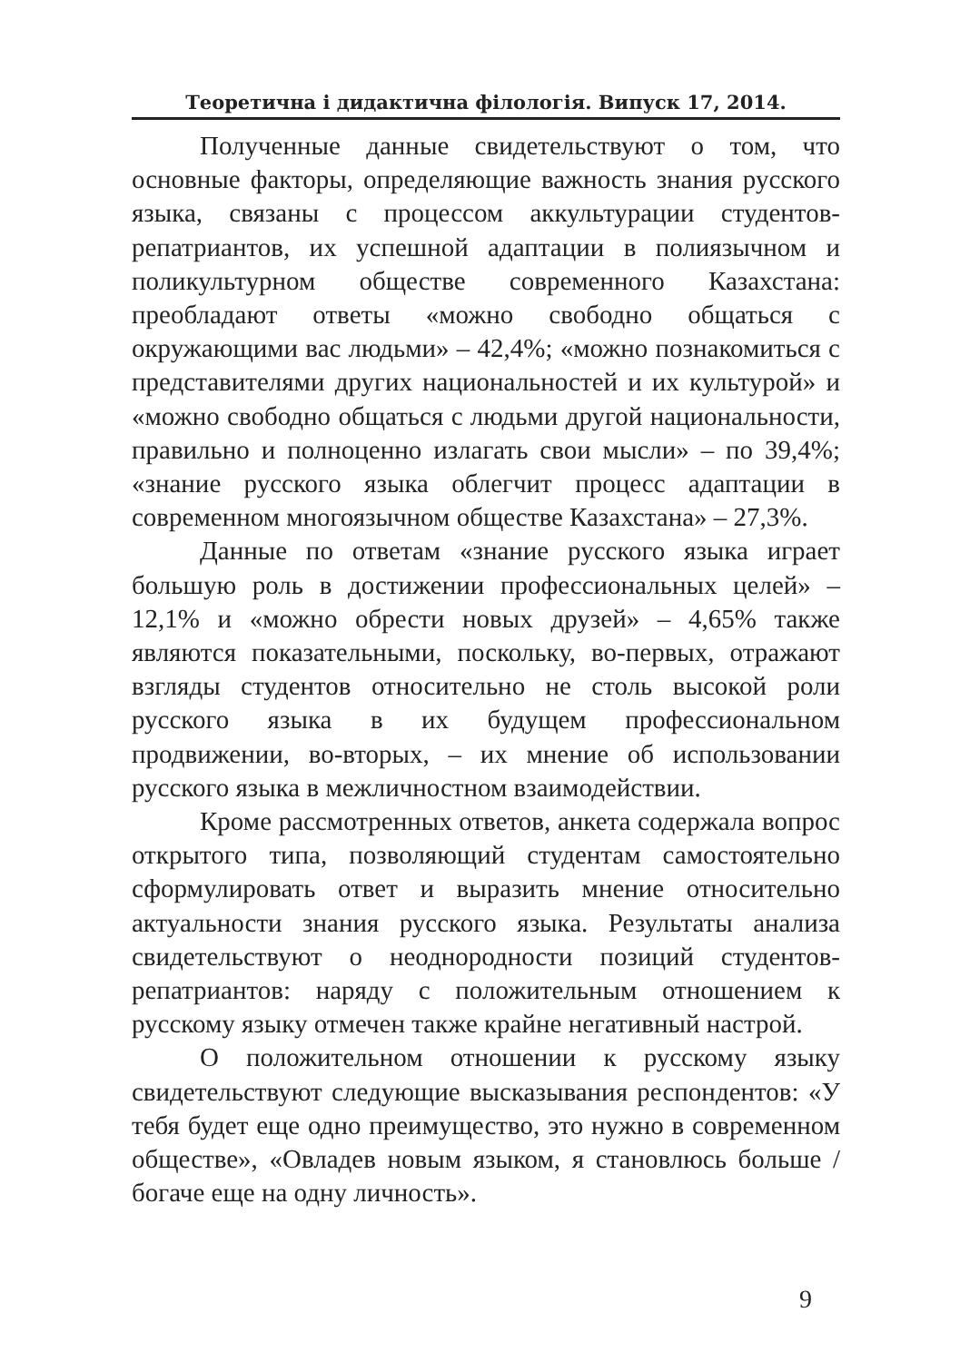Теоретична і дидактична філологія. Випуск 17, 2014.
Полученные данные свидетельствуют о том, что основные факторы, определяющие важность знания русского языка, связаны с процессом аккультурации студентов-репатриантов, их успешной адаптации в полиязычном и поликультурном обществе современного Казахстана: преобладают ответы «можно свободно общаться с окружающими вас людьми» – 42,4%; «можно познакомиться с представителями других национальностей и их культурой» и «можно свободно общаться с людьми другой национальности, правильно и полноценно излагать свои мысли» – по 39,4%; «знание русского языка облегчит процесс адаптации в современном многоязычном обществе Казахстана» – 27,3%.
Данные по ответам «знание русского языка играет большую роль в достижении профессиональных целей» – 12,1% и «можно обрести новых друзей» – 4,65% также являются показательными, поскольку, во-первых, отражают взгляды студентов относительно не столь высокой роли русского языка в их будущем профессиональном продвижении, во-вторых, – их мнение об использовании русского языка в межличностном взаимодействии.
Кроме рассмотренных ответов, анкета содержала вопрос открытого типа, позволяющий студентам самостоятельно сформулировать ответ и выразить мнение относительно актуальности знания русского языка. Результаты анализа свидетельствуют о неоднородности позиций студентов-репатриантов: наряду с положительным отношением к русскому языку отмечен также крайне негативный настрой.
О положительном отношении к русскому языку свидетельствуют следующие высказывания респондентов: «У тебя будет еще одно преимущество, это нужно в современном обществе», «Овладев новым языком, я становлюсь больше / богаче еще на одну личность».
9